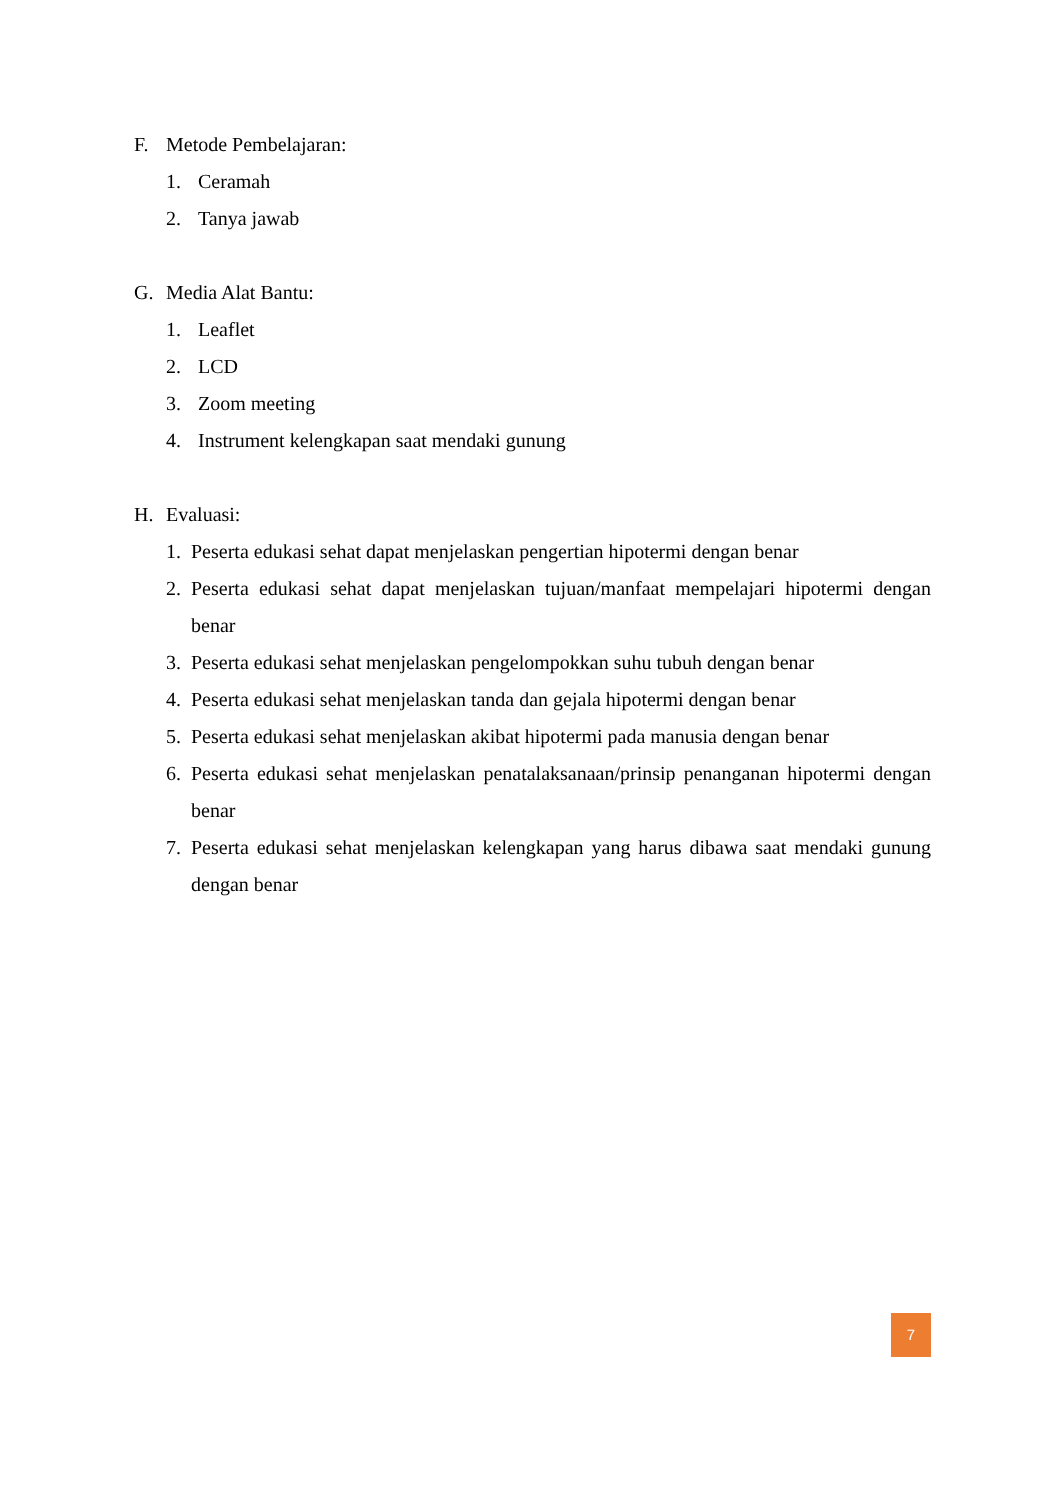F. Metode Pembelajaran:
1. Ceramah
2. Tanya jawab
G. Media Alat Bantu:
1. Leaflet
2. LCD
3. Zoom meeting
4. Instrument kelengkapan saat mendaki gunung
H. Evaluasi:
1. Peserta edukasi sehat dapat menjelaskan pengertian hipotermi dengan benar
2. Peserta edukasi sehat dapat menjelaskan tujuan/manfaat mempelajari hipotermi dengan benar
3. Peserta edukasi sehat menjelaskan pengelompokkan suhu tubuh dengan benar
4. Peserta edukasi sehat menjelaskan tanda dan gejala hipotermi dengan benar
5. Peserta edukasi sehat menjelaskan akibat hipotermi pada manusia dengan benar
6. Peserta edukasi sehat menjelaskan penatalaksanaan/prinsip penanganan hipotermi dengan benar
7. Peserta edukasi sehat menjelaskan kelengkapan yang harus dibawa saat mendaki gunung dengan benar
7